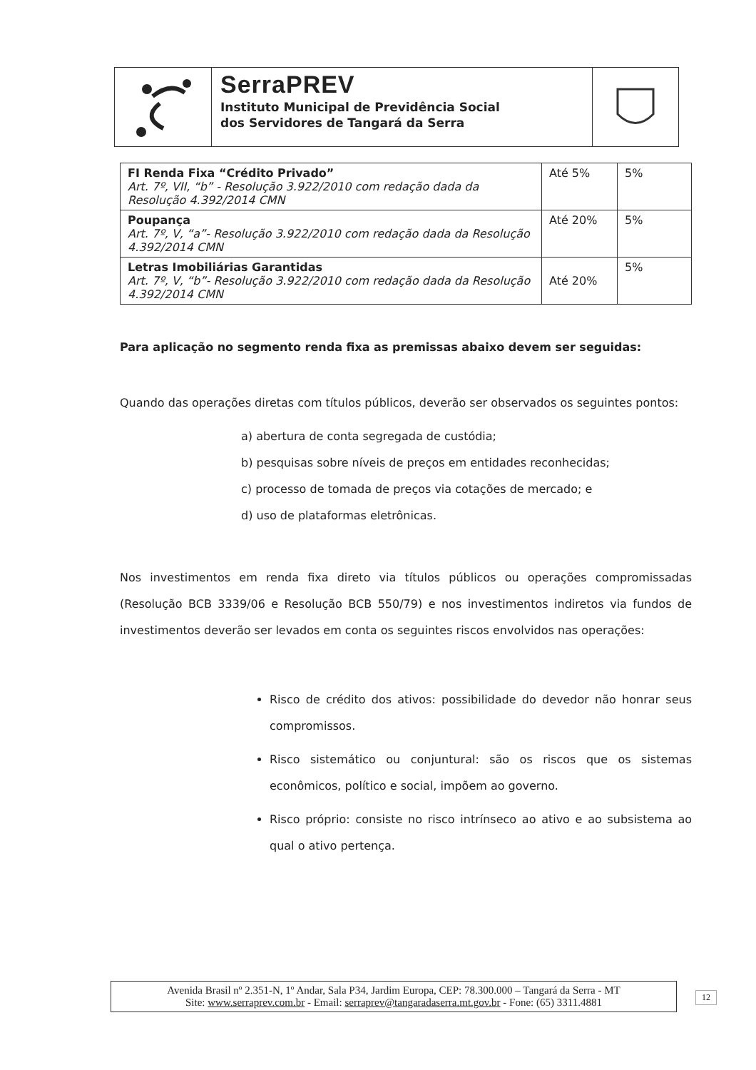SerraPREV
Instituto Municipal de Previdência Social
dos Servidores de Tangará da Serra
| FI Renda Fixa “Crédito Privado” Art. 7º, VII, “b” - Resolução 3.922/2010 com redação dada da Resolução 4.392/2014 CMN | Até 5% | 5% |
| Poupança Art. 7º, V, “a”- Resolução 3.922/2010 com redação dada da Resolução 4.392/2014 CMN | Até 20% | 5% |
| Letras Imobiliárias Garantidas Art. 7º, V, “b”- Resolução 3.922/2010 com redação dada da Resolução 4.392/2014 CMN | Até 20% | 5% |
Para aplicação no segmento renda fixa as premissas abaixo devem ser seguidas:
Quando das operações diretas com títulos públicos, deverão ser observados os seguintes pontos:
a) abertura de conta segregada de custódia;
b) pesquisas sobre níveis de preços em entidades reconhecidas;
c) processo de tomada de preços via cotações de mercado; e
d) uso de plataformas eletrônicas.
Nos investimentos em renda fixa direto via títulos públicos ou operações compromissadas (Resolução BCB 3339/06 e Resolução BCB 550/79) e nos investimentos indiretos via fundos de investimentos deverão ser levados em conta os seguintes riscos envolvidos nas operações:
Risco de crédito dos ativos: possibilidade do devedor não honrar seus compromissos.
Risco sistemático ou conjuntural: são os riscos que os sistemas econômicos, político e social, impõem ao governo.
Risco próprio: consiste no risco intrínseco ao ativo e ao subsistema ao qual o ativo pertença.
Avenida Brasil nº 2.351-N, 1º Andar, Sala P34, Jardim Europa, CEP: 78.300.000 – Tangará da Serra - MT
Site: www.serraprev.com.br - Email: serraprev@tangaradaserra.mt.gov.br - Fone: (65) 3311.4881
12